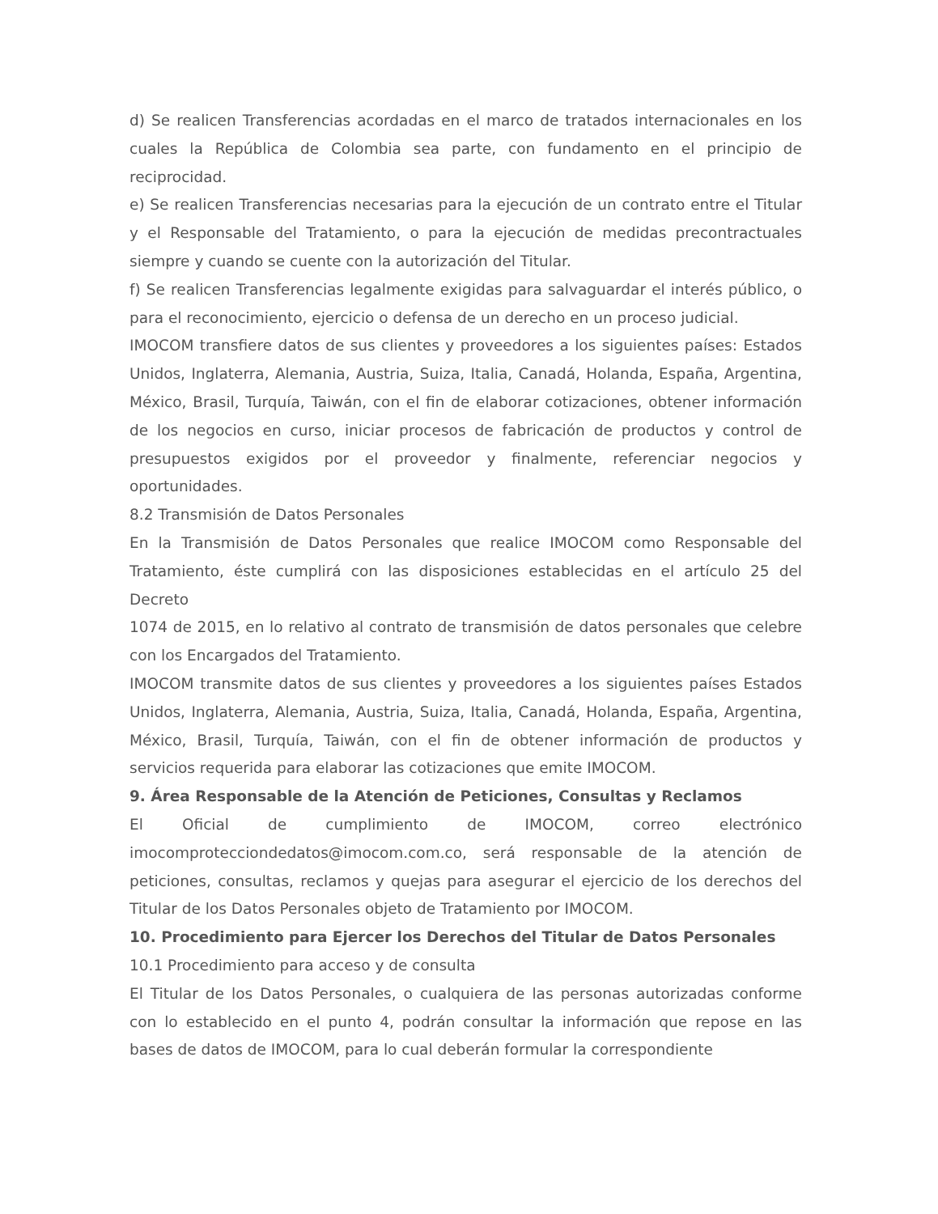d) Se realicen Transferencias acordadas en el marco de tratados internacionales en los cuales la República de Colombia sea parte, con fundamento en el principio de reciprocidad.
e) Se realicen Transferencias necesarias para la ejecución de un contrato entre el Titular y el Responsable del Tratamiento, o para la ejecución de medidas precontractuales siempre y cuando se cuente con la autorización del Titular.
f) Se realicen Transferencias legalmente exigidas para salvaguardar el interés público, o para el reconocimiento, ejercicio o defensa de un derecho en un proceso judicial.
IMOCOM transfiere datos de sus clientes y proveedores a los siguientes países: Estados Unidos, Inglaterra, Alemania, Austria, Suiza, Italia, Canadá, Holanda, España, Argentina, México, Brasil, Turquía, Taiwán, con el fin de elaborar cotizaciones, obtener información de los negocios en curso, iniciar procesos de fabricación de productos y control de presupuestos exigidos por el proveedor y finalmente, referenciar negocios y oportunidades.
8.2 Transmisión de Datos Personales
En la Transmisión de Datos Personales que realice IMOCOM como Responsable del Tratamiento, éste cumplirá con las disposiciones establecidas en el artículo 25 del Decreto
1074 de 2015, en lo relativo al contrato de transmisión de datos personales que celebre con los Encargados del Tratamiento.
IMOCOM transmite datos de sus clientes y proveedores a los siguientes países Estados Unidos, Inglaterra, Alemania, Austria, Suiza, Italia, Canadá, Holanda, España, Argentina, México, Brasil, Turquía, Taiwán, con el fin de obtener información de productos y servicios requerida para elaborar las cotizaciones que emite IMOCOM.
9. Área Responsable de la Atención de Peticiones, Consultas y Reclamos
El Oficial de cumplimiento de IMOCOM, correo electrónico imocomprotecciondedatos@imocom.com.co, será responsable de la atención de peticiones, consultas, reclamos y quejas para asegurar el ejercicio de los derechos del Titular de los Datos Personales objeto de Tratamiento por IMOCOM.
10. Procedimiento para Ejercer los Derechos del Titular de Datos Personales
10.1 Procedimiento para acceso y de consulta
El Titular de los Datos Personales, o cualquiera de las personas autorizadas conforme con lo establecido en el punto 4, podrán consultar la información que repose en las bases de datos de IMOCOM, para lo cual deberán formular la correspondiente